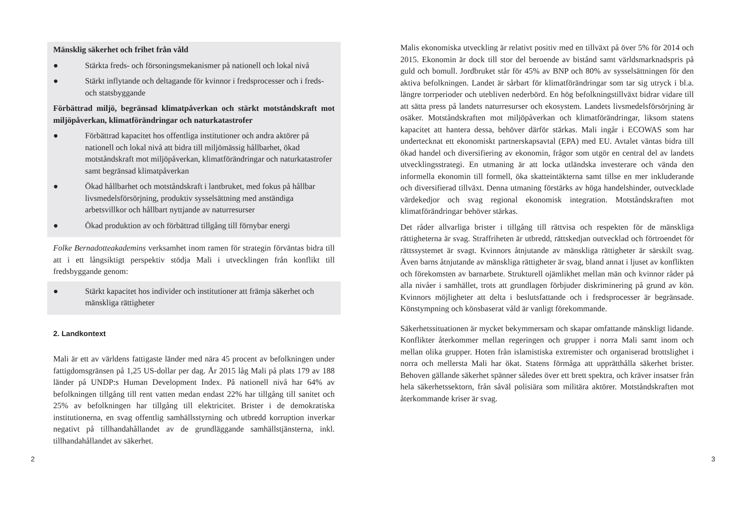Mänsklig säkerhet och frihet från våld
● Stärkta freds- och försoningsmekanismer på nationell och lokal nivå
● Stärkt inflytande och deltagande för kvinnor i fredsprocesser och i freds- och statsbyggande
Förbättrad miljö, begränsad klimatpåverkan och stärkt motståndskraft mot miljöpåverkan, klimatförändringar och naturkatastrofer
● Förbättrad kapacitet hos offentliga institutioner och andra aktörer på nationell och lokal nivå att bidra till miljömässig hållbarhet, ökad motståndskraft mot miljöpåverkan, klimatförändringar och naturkatastrofer samt begränsad klimatpåverkan
● Ökad hållbarhet och motståndskraft i lantbruket, med fokus på hållbar livsmedelsförsörjning, produktiv sysselsättning med anständiga arbetsvillkor och hållbart nyttjande av naturresurser
● Ökad produktion av och förbättrad tillgång till förnybar energi
Folke Bernadotteakademins verksamhet inom ramen för strategin förväntas bidra till att i ett långsiktigt perspektiv stödja Mali i utvecklingen från konflikt till fredsbyggande genom:
● Stärkt kapacitet hos individer och institutioner att främja säkerhet och mänskliga rättigheter
2. Landkontext
Mali är ett av världens fattigaste länder med nära 45 procent av befolkningen under fattigdomsgränsen på 1,25 US-dollar per dag. År 2015 låg Mali på plats 179 av 188 länder på UNDP:s Human Development Index. På nationell nivå har 64% av befolkningen tillgång till rent vatten medan endast 22% har tillgång till sanitet och 25% av befolkningen har tillgång till elektricitet. Brister i de demokratiska institutionerna, en svag offentlig samhällsstyrning och utbredd korruption inverkar negativt på tillhandahållandet av de grundläggande samhällstjänsterna, inkl. tillhandahållandet av säkerhet.
Malis ekonomiska utveckling är relativt positiv med en tillväxt på över 5% för 2014 och 2015. Ekonomin är dock till stor del beroende av bistånd samt världsmarknadspris på guld och bomull. Jordbruket står för 45% av BNP och 80% av sysselsättningen för den aktiva befolkningen. Landet är sårbart för klimatförändringar som tar sig utryck i bl.a. längre torrperioder och utebliven nederbörd. En hög befolkningstillväxt bidrar vidare till att sätta press på landets naturresurser och ekosystem. Landets livsmedelsförsörjning är osäker. Motståndskraften mot miljöpåverkan och klimatförändringar, liksom statens kapacitet att hantera dessa, behöver därför stärkas. Mali ingår i ECOWAS som har undertecknat ett ekonomiskt partnerskapsavtal (EPA) med EU. Avtalet väntas bidra till ökad handel och diversifiering av ekonomin, frågor som utgör en central del av landets utvecklingsstrategi. En utmaning är att locka utländska investerare och vända den informella ekonomin till formell, öka skatteintäkterna samt tillse en mer inkluderande och diversifierad tillväxt. Denna utmaning förstärks av höga handelshinder, outvecklade värdekedjor och svag regional ekonomisk integration. Motståndskraften mot klimatförändringar behöver stärkas.
Det råder allvarliga brister i tillgång till rättvisa och respekten för de mänskliga rättigheterna är svag. Straffriheten är utbredd, rättskedjan outvecklad och förtroendet för rättssystemet är svagt. Kvinnors åtnjutande av mänskliga rättigheter är särskilt svag. Även barns åtnjutande av mänskliga rättigheter är svag, bland annat i ljuset av konflikten och förekomsten av barnarbete. Strukturell ojämlikhet mellan män och kvinnor råder på alla nivåer i samhället, trots att grundlagen förbjuder diskriminering på grund av kön. Kvinnors möjligheter att delta i beslutsfattande och i fredsprocesser är begränsade. Könstympning och könsbaserat våld är vanligt förekommande.
Säkerhetssituationen är mycket bekymmersam och skapar omfattande mänskligt lidande. Konflikter återkommer mellan regeringen och grupper i norra Mali samt inom och mellan olika grupper. Hoten från islamistiska extremister och organiserad brottslighet i norra och mellersta Mali har ökat. Statens förmåga att upprätthålla säkerhet brister. Behoven gällande säkerhet spänner således över ett brett spektra, och kräver insatser från hela säkerhetssektorn, från såväl polisiära som militära aktörer. Motståndskraften mot återkommande kriser är svag.
2 3